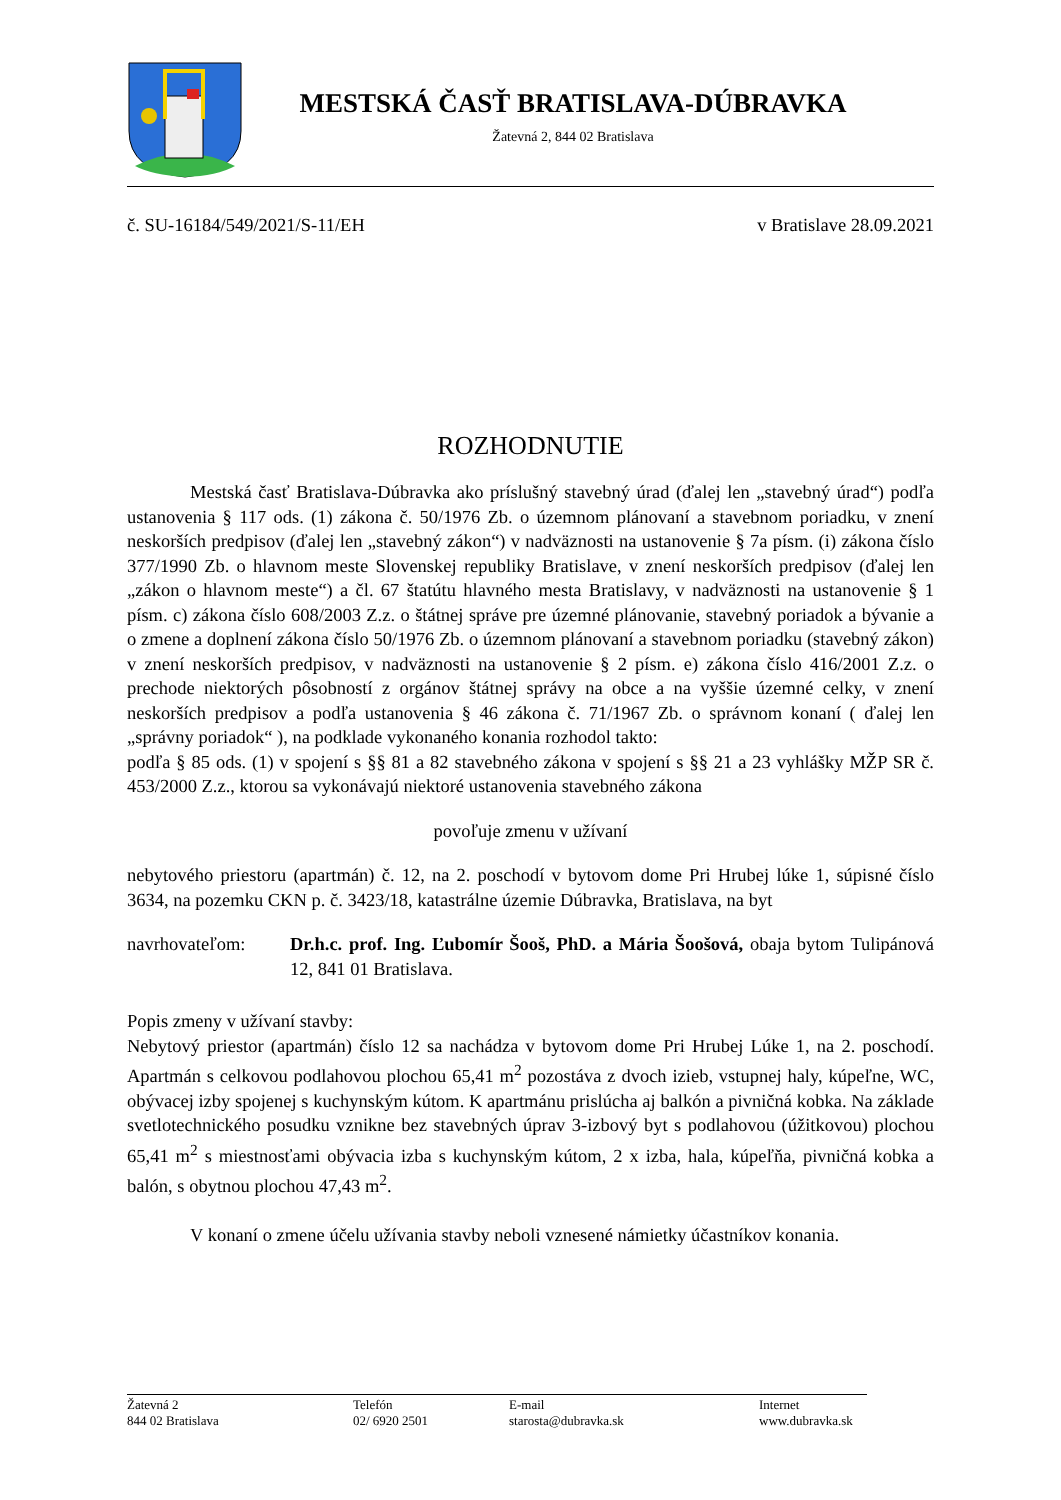MESTSKÁ ČASŤ BRATISLAVA-DÚBRAVKA
Žatevná 2, 844 02 Bratislava
č. SU-16184/549/2021/S-11/EH v Bratislave 28.09.2021
ROZHODNUTIE
Mestská časť Bratislava-Dúbravka ako príslušný stavebný úrad (ďalej len „stavebný úrad“) podľa ustanovenia § 117 ods. (1) zákona č. 50/1976 Zb. o územnom plánovaní a stavebnom poriadku, v znení neskorších predpisov (ďalej len „stavebný zákon“) v nadväznosti na ustanovenie § 7a písm. (i) zákona číslo 377/1990 Zb. o hlavnom meste Slovenskej republiky Bratislave, v znení neskorších predpisov (ďalej len „zákon o hlavnom meste“) a čl. 67 štatútu hlavného mesta Bratislavy, v nadväznosti na ustanovenie § 1 písm. c) zákona číslo 608/2003 Z.z. o štátnej správe pre územné plánovanie, stavebný poriadok a bývanie a o zmene a doplnení zákona číslo 50/1976 Zb. o územnom plánovaní a stavebnom poriadku (stavebný zákon) v znení neskorších predpisov, v nadväznosti na ustanovenie § 2 písm. e) zákona číslo 416/2001 Z.z. o prechode niektorých pôsobností z orgánov štátnej správy na obce a na vyššie územné celky, v znení neskorších predpisov a podľa ustanovenia § 46 zákona č. 71/1967 Zb. o správnom konaní ( ďalej len „správny poriadok“ ), na podklade vykonaného konania rozhodol takto:
podľa § 85 ods. (1) v spojení s §§ 81 a 82 stavebného zákona v spojení s §§ 21 a 23 vyhlášky MŽP SR č. 453/2000 Z.z., ktorou sa vykonávajú niektoré ustanovenia stavebného zákona
povoľuje zmenu v užívaní
nebytového priestoru (apartmán) č. 12, na 2. poschodí v bytovom dome Pri Hrubej lúke 1, súpisné číslo 3634, na pozemku CKN p. č. 3423/18, katastrálne územie Dúbravka, Bratislava, na byt
navrhovateľom: Dr.h.c. prof. Ing. Ľubomír Šooš, PhD. a Mária Šoošová, obaja bytom Tulipánová 12, 841 01 Bratislava.
Popis zmeny v užívaní stavby:
Nebytový priestor (apartmán) číslo 12 sa nachádza v bytovom dome Pri Hrubej Lúke 1, na 2. poschodí. Apartmán s celkovou podlahovou plochou 65,41 m<sup>2</sup> pozostáva z dvoch izieb, vstupnej haly, kúpeľne, WC, obývacej izby spojenej s kuchynským kútom. K apartmánu prislúcha aj balkón a pivničná kobka. Na základe svetlotechnického posudku vznikne bez stavebných úprav 3-izbový byt s podlahovou (úžitkovou) plochou 65,41 m<sup>2</sup> s miestnosťami obývacia izba s kuchynským kútom, 2 x izba, hala, kúpeľňa, pivničná kobka a balón, s obytnou plochou 47,43 m<sup>2</sup>.
V konaní o zmene účelu užívania stavby neboli vznesené námietky účastníkov konania.
Žatevná 2
844 02 Bratislava
Telefón
02/ 6920 2501
E-mail
starosta@dubravka.sk
Internet
www.dubravka.sk